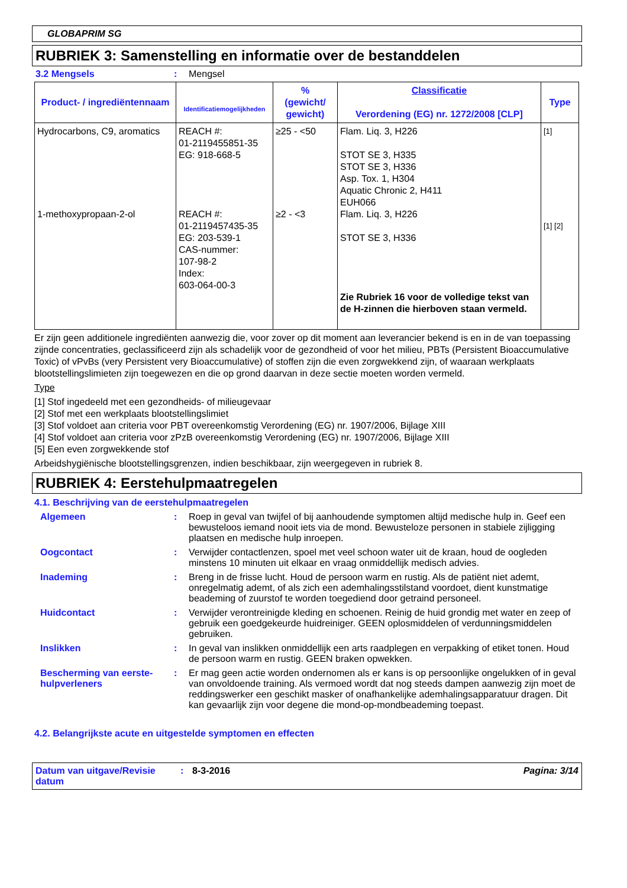GLOBAPRIM SG
RUBRIEK 3: Samenstelling en informatie over de bestanddelen
3.2 Mengsels : Mengsel
| Product- / ingrediëntennaam | Identificatiemogelijkheden | % (gewicht/ gewicht) | Classificatie Verordening (EG) nr. 1272/2008 [CLP] | Type |
| --- | --- | --- | --- | --- |
| Hydrocarbons, C9, aromatics 1-methoxypropaan-2-ol | REACH #: 01-2119455851-35 EG: 918-668-5 REACH #: 01-2119457435-35 EG: 203-539-1 CAS-nummer: 107-98-2 Index: 603-064-00-3 | ≥25 - <50 ≥2 - <3 | Flam. Liq. 3, H226 STOT SE 3, H335 STOT SE 3, H336 Asp. Tox. 1, H304 Aquatic Chronic 2, H411 EUH066 Flam. Liq. 3, H226 STOT SE 3, H336 Zie Rubriek 16 voor de volledige tekst van de H-zinnen die hierboven staan vermeld. | [1] [1] [2] |
Er zijn geen additionele ingrediënten aanwezig die, voor zover op dit moment aan leverancier bekend is en in de van toepassing zijnde concentraties, geclassificeerd zijn als schadelijk voor de gezondheid of voor het milieu, PBTs (Persistent Bioaccumulative Toxic) of vPvBs (very Persistent very Bioaccumulative) of stoffen zijn die even zorgwekkend zijn, of waaraan werkplaats blootstellingslimieten zijn toegewezen en die op grond daarvan in deze sectie moeten worden vermeld.
Type
[1] Stof ingedeeld met een gezondheids- of milieugevaar
[2] Stof met een werkplaats blootstellingslimiet
[3] Stof voldoet aan criteria voor PBT overeenkomstig Verordening (EG) nr. 1907/2006, Bijlage XIII
[4] Stof voldoet aan criteria voor zPzB overeenkomstig Verordening (EG) nr. 1907/2006, Bijlage XIII
[5] Een even zorgwekkende stof
Arbeidshygiënische blootstellingsgrenzen, indien beschikbaar, zijn weergegeven in rubriek 8.
RUBRIEK 4: Eerstehulpmaatregelen
4.1. Beschrijving van de eerstehulpmaatregelen
Algemeen : Roep in geval van twijfel of bij aanhoudende symptomen altijd medische hulp in. Geef een bewusteloos iemand nooit iets via de mond. Bewusteloze personen in stabiele zijligging plaatsen en medische hulp inroepen.
Oogcontact : Verwijder contactlenzen, spoel met veel schoon water uit de kraan, houd de oogleden minstens 10 minuten uit elkaar en vraag onmiddellijk medisch advies.
Inademing : Breng in de frisse lucht. Houd de persoon warm en rustig. Als de patiënt niet ademt, onregelmatig ademt, of als zich een ademhalingsstilstand voordoet, dient kunstmatige beademing of zuurstof te worden toegediend door getraind personeel.
Huidcontact : Verwijder verontreinigde kleding en schoenen. Reinig de huid grondig met water en zeep of gebruik een goedgekeurde huidreiniger. GEEN oplosmiddelen of verdunningsmiddelen gebruiken.
Inslikken : In geval van inslikken onmiddellijk een arts raadplegen en verpakking of etiket tonen. Houd de persoon warm en rustig. GEEN braken opwekken.
Bescherming van eerste-hulpverleners
: Er mag geen actie worden ondernomen als er kans is op persoonlijke ongelukken of in geval van onvoldoende training. Als vermoed wordt dat nog steeds dampen aanwezig zijn moet de reddingswerker een geschikt masker of onafhankelijke ademhalingsapparatuur dragen. Dit kan gevaarlijk zijn voor degene die mond-op-mondbeademing toepast.
4.2. Belangrijkste acute en uitgestelde symptomen en effecten
Datum van uitgave/Revisie datum
: 8-3-2016 Pagina: 3/14